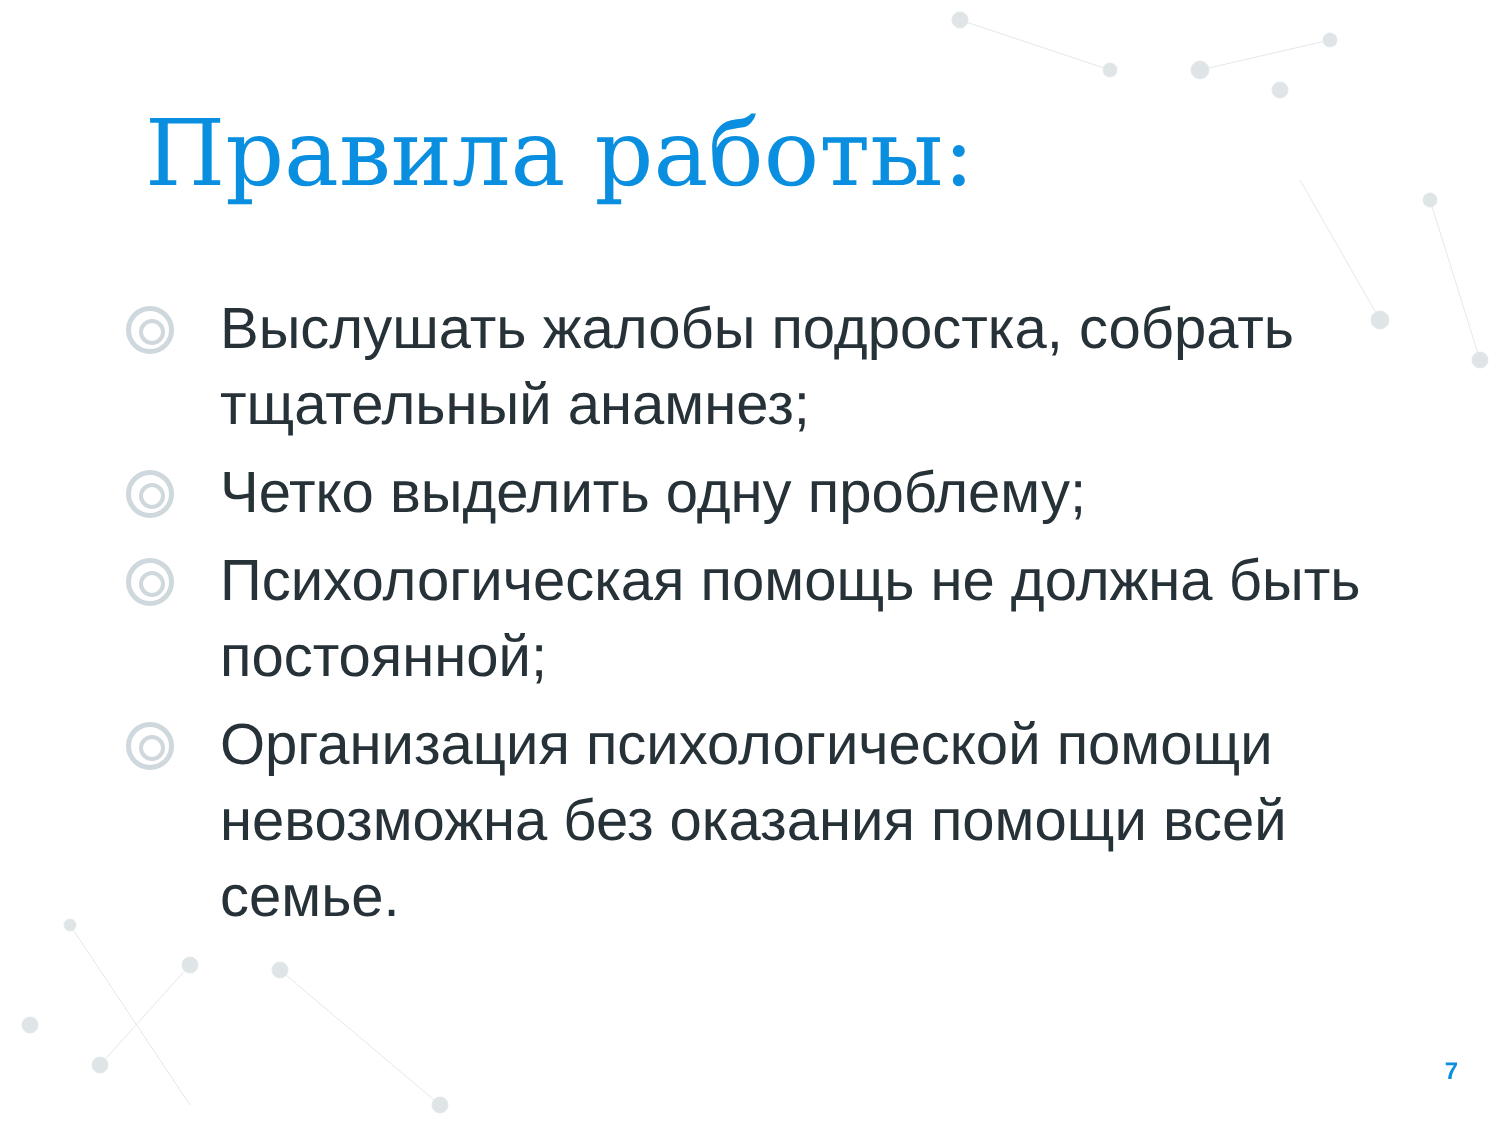Правила работы:
Выслушать жалобы подростка, собрать тщательный анамнез;
Четко выделить одну проблему;
Психологическая помощь не должна быть постоянной;
Организация психологической помощи невозможна без оказания помощи всей семье.
7